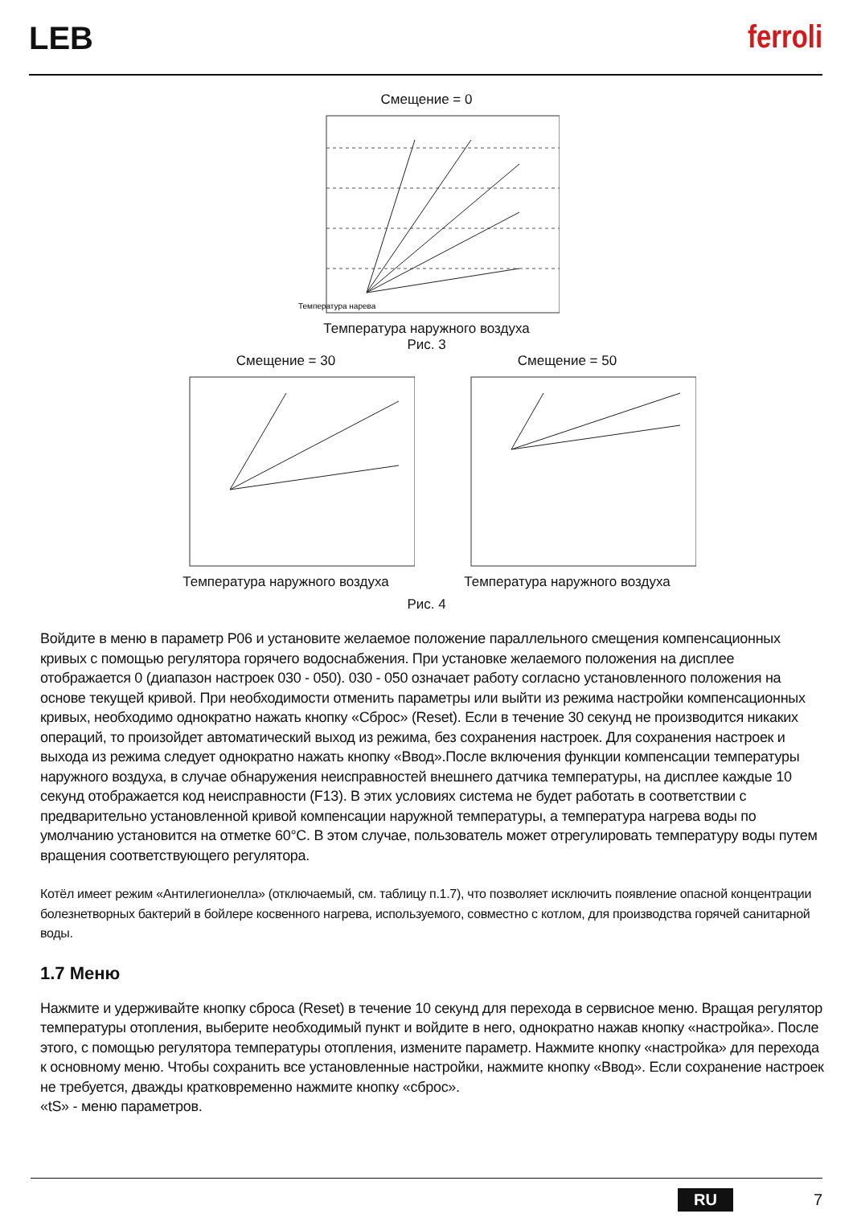LEB
ferroli
Смещение = 0
Температура нарева
Температура наружного воздуха
Рис. 3
Смещение = 30
Температура наружного воздуха
Смещение = 50
Температура наружного воздуха
Рис. 4
Войдите в меню в параметр P06 и установите желаемое положение параллельного смещения компенсационных кривых с помощью регулятора горячего водоснабжения. При установке желаемого положения на дисплее отображается 0 (диапазон настроек 030 - 050). 030 - 050 означает работу согласно установленного положения на основе текущей кривой. При необходимости отменить параметры или выйти из режима настройки компенсационных кривых, необходимо однократно нажать кнопку «Сброс» (Reset). Если в течение 30 секунд не производится никаких операций, то произойдет автоматический выход из режима, без сохранения настроек. Для сохранения настроек и выхода из режима следует однократно нажать кнопку «Ввод».После включения функции компенсации температуры наружного воздуха, в случае обнаружения неисправностей внешнего датчика температуры, на дисплее каждые 10 секунд отображается код неисправности (F13). В этих условиях система не будет работать в соответствии с предварительно установленной кривой компенсации наружной температуры, а температура нагрева воды по умолчанию установится на отметке 60°C. В этом случае, пользователь может отрегулировать температуру воды путем вращения соответствующего регулятора.
Котёл имеет режим «Антилегионелла» (отключаемый, см. таблицу п.1.7), что позволяет исключить появление опасной концентрации болезнетворных бактерий в бойлере косвенного нагрева, используемого, совместно с котлом, для производства горячей санитарной воды.
1.7 Меню
Нажмите и удерживайте кнопку сброса (Reset) в течение 10 секунд для перехода в сервисное меню. Вращая регулятор температуры отопления, выберите необходимый пункт и войдите в него, однократно нажав кнопку «настройка». После этого, с помощью регулятора температуры отопления, измените параметр. Нажмите кнопку «настройка» для перехода к основному меню. Чтобы сохранить все установленные настройки, нажмите кнопку «Ввод». Если сохранение настроек не требуется, дважды кратковременно нажмите кнопку «сброс».
«tS» - меню параметров.
RU 7